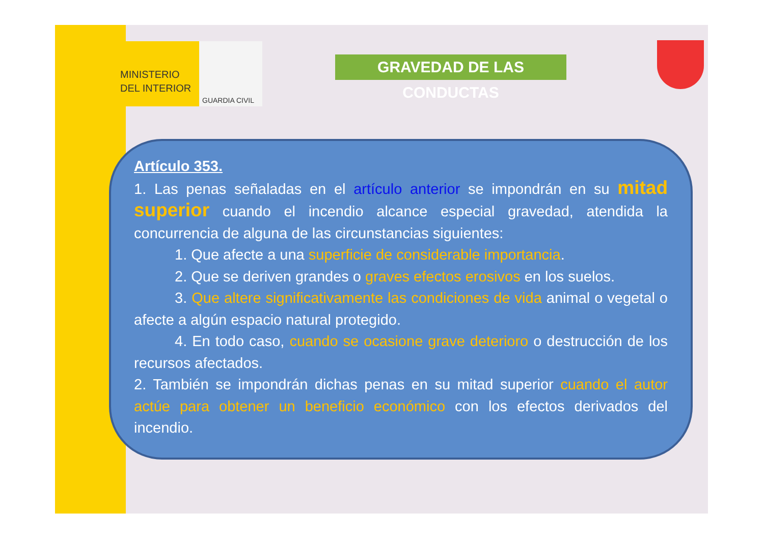MINISTERIO
DEL INTERIOR
GUARDIA CIVIL
GRAVEDAD DE LAS CONDUCTAS
Artículo 353.
1. Las penas señaladas en el artículo anterior se impondrán en su mitad superior cuando el incendio alcance especial gravedad, atendida la concurrencia de alguna de las circunstancias siguientes:
1. Que afecte a una superficie de considerable importancia.
2. Que se deriven grandes o graves efectos erosivos en los suelos.
3. Que altere significativamente las condiciones de vida animal o vegetal o afecte a algún espacio natural protegido.
4. En todo caso, cuando se ocasione grave deterioro o destrucción de los recursos afectados.
2. También se impondrán dichas penas en su mitad superior cuando el autor actúe para obtener un beneficio económico con los efectos derivados del incendio.